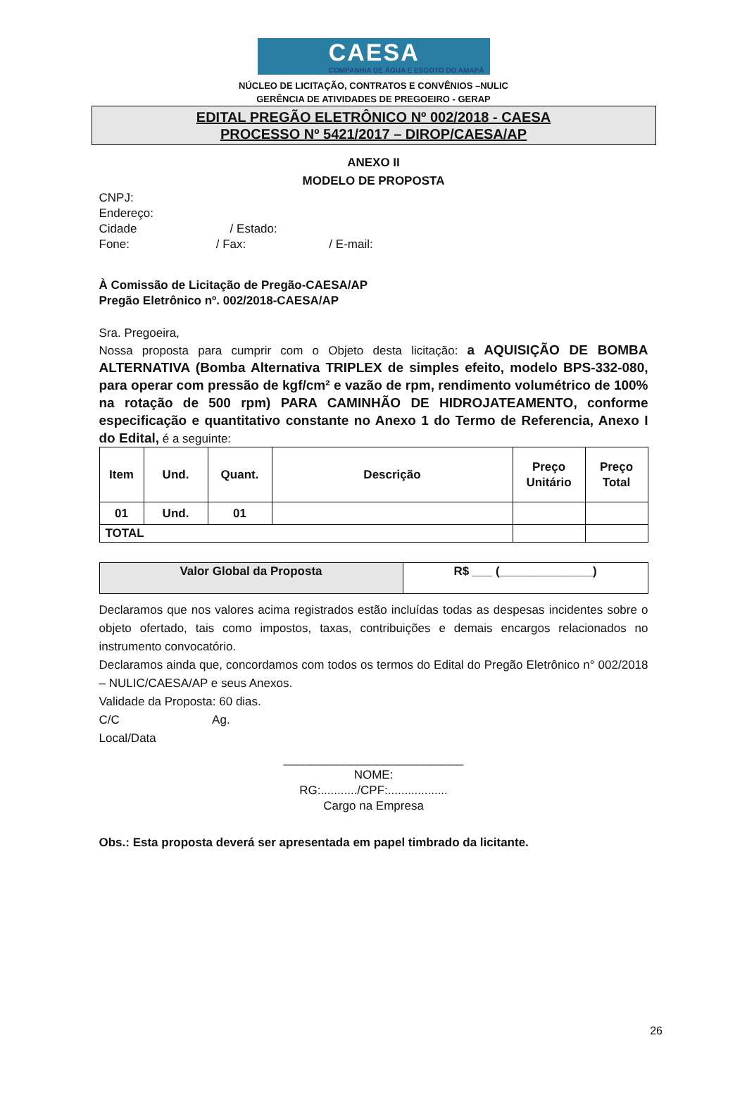CAESA
COMPANHIA DE ÁGUA E ESGOTO DO AMAPÁ
NÚCLEO DE LICITAÇÃO, CONTRATOS E CONVÊNIOS –NULIC
GERÊNCIA DE ATIVIDADES DE PREGOEIRO - GERAP
EDITAL PREGÃO ELETRÔNICO Nº 002/2018 - CAESA
PROCESSO Nº 5421/2017 – DIROP/CAESA/AP
ANEXO II
MODELO DE PROPOSTA
CNPJ:
Endereço:
Cidade / Estado:
Fone: / Fax: / E-mail:
À Comissão de Licitação de Pregão-CAESA/AP
Pregão Eletrônico nº. 002/2018-CAESA/AP
Sra. Pregoeira,
Nossa proposta para cumprir com o Objeto desta licitação: a AQUISIÇÃO DE BOMBA ALTERNATIVA (Bomba Alternativa TRIPLEX de simples efeito, modelo BPS-332-080, para operar com pressão de kgf/cm² e vazão de rpm, rendimento volumétrico de 100% na rotação de 500 rpm) PARA CAMINHÃO DE HIDROJATEAMENTO, conforme especificação e quantitativo constante no Anexo 1 do Termo de Referencia, Anexo I do Edital, é a seguinte:
| Item | Und. | Quant. | Descrição | Preço Unitário | Preço Total |
| --- | --- | --- | --- | --- | --- |
| 01 | Und. | 01 | | | |
| TOTAL | | | | | |
| Valor Global da Proposta | R$ ___ (______________) |
| --- | --- |
Declaramos que nos valores acima registrados estão incluídas todas as despesas incidentes sobre o objeto ofertado, tais como impostos, taxas, contribuições e demais encargos relacionados no instrumento convocatório.
Declaramos ainda que, concordamos com todos os termos do Edital do Pregão Eletrônico n° 002/2018 – NULIC/CAESA/AP e seus Anexos.
Validade da Proposta: 60 dias.
C/C Ag.
Local/Data
___________________________
NOME:
RG:.........../CPF:..................
Cargo na Empresa
Obs.: Esta proposta deverá ser apresentada em papel timbrado da licitante.
26